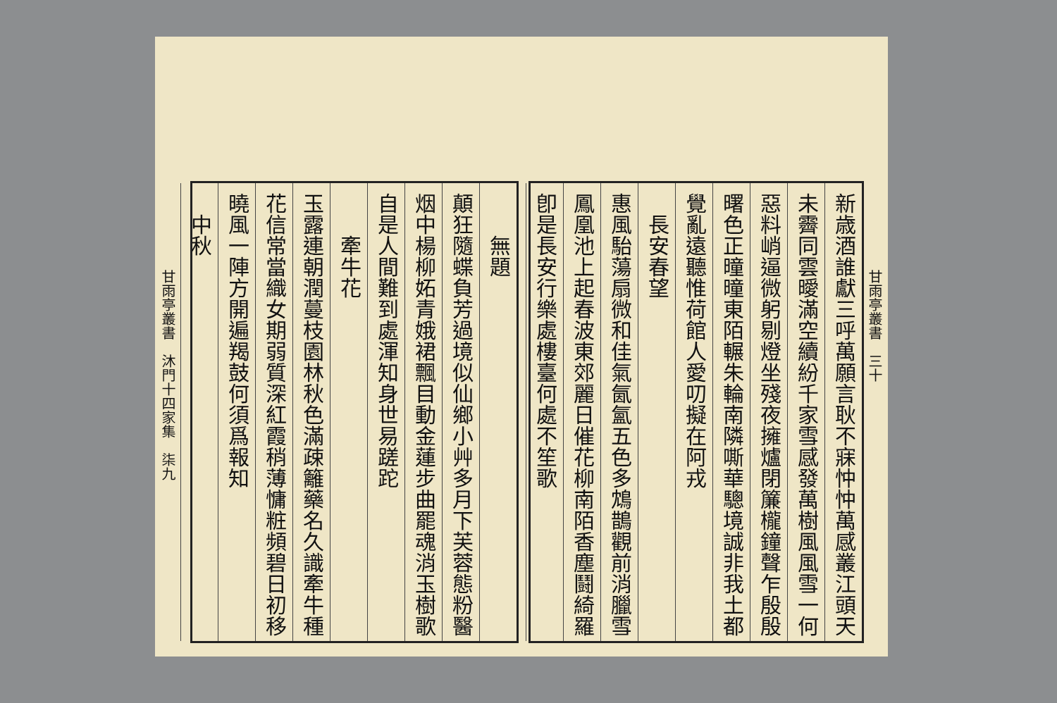無題
顛狂隨蝶負芳過境似仙鄉小艸多月下芙蓉態粉醫
烟中楊柳妬青娥裙飄目動金蓮步曲罷魂消玉樹歌
自是人間難到處渾知身世易蹉跎
　　牽牛花
玉露連朝潤蔓枝園林秋色滿疎籬藥名久識牽牛種
花信常當織女期弱質深紅霞稍薄慵粧頻碧日初移
曉風一陣方開遍羯鼓何須爲報知
　中秋
甘雨亭叢書　沐門十四家集　柒九
新歳酒誰獻三呼萬願言耿不寐忡忡萬感叢江頭天
未霽同雲曖滿空續紛千家雪感發萬樹風風雪一何
惡料峭逼微躬剔燈坐殘夜擁爐閉簾櫳鐘聲乍殷殷
曙色正曈曈東陌輾朱輪南隣嘶華驄境誠非我土都
覺亂遠聽惟荷館人愛叨擬在阿戎
　長安春望
惠風駘蕩扇微和佳氣氤氳五色多鴆鵲觀前消臘雪
鳳凰池上起春波東郊麗日催花柳南陌香塵鬪綺羅
卽是長安行樂處樓臺何處不笙歌
甘雨亭叢書　三十